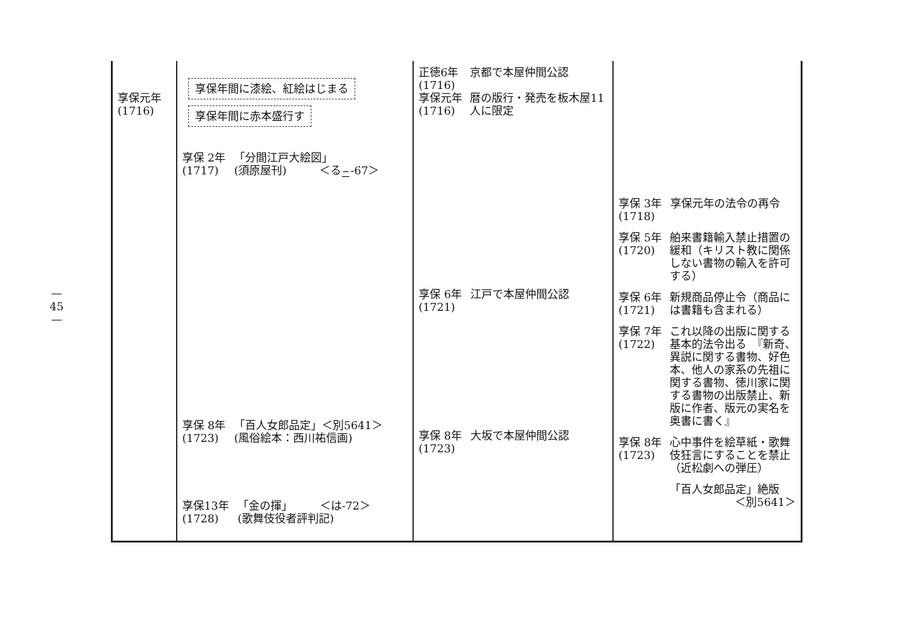— 45 —
| 享保元年 (1716) | 享保年間に漆絵、紅絵はじまる 享保年間に赤本盛行す 享保 2年 (1717) 「分間江戸大絵図」 (須原屋刊) ＜る<sub>ニ</sub>-67＞ 享保 8年 (1723) 「百人女郎品定」＜別5641＞ (風俗絵本：西川祐信画) 享保13年 (1728) 「金の揮」 ＜は-72＞ (歌舞伎役者評判記) | 正徳6年 (1716) 京都で本屋仲間公認 享保元年 (1716) 暦の版行・発売を板木屋11人に限定 享保 6年 (1721) 江戸で本屋仲間公認 享保 8年 (1723) 大坂で本屋仲間公認 | 享保 3年 (1718) 享保元年の法令の再令 享保 5年 (1720) 舶来書籍輸入禁止措置の緩和（キリスト教に関係しない書物の輸入を許可する） 享保 6年 (1721) 新規商品停止令（商品には書籍も含まれる） 享保 7年 (1722) これ以降の出版に関する基本的法令出る 『新奇、異説に関する書物、好色本、他人の家系の先祖に関する書物、徳川家に関する書物の出版禁止、新版に作者、版元の実名を奥書に書く』 享保 8年 (1723) 心中事件を絵草紙・歌舞伎狂言にすることを禁止 （近松劇への弾圧） 「百人女郎品定」絶版 ＜別5641＞ |